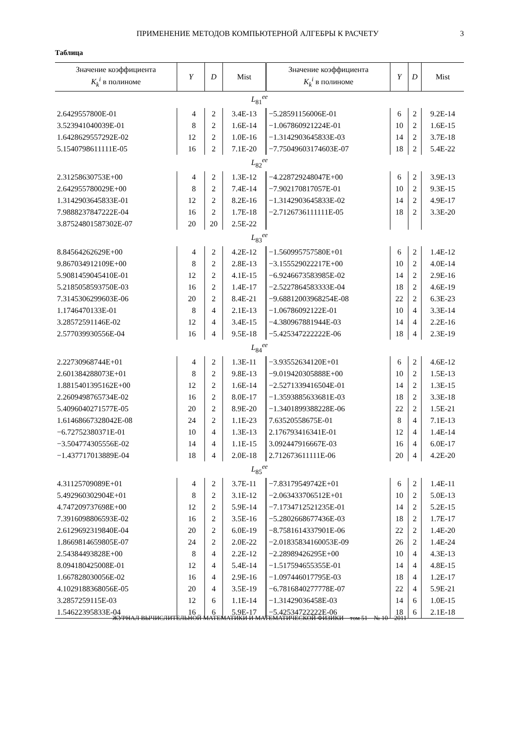ПРИМЕНЕНИЕ МЕТОДОВ КОМПЬЮТЕРНОЙ АЛГЕБРЫ К РАСЧЕТУ 3
Таблица
| Значение коэффициента K<sub>k</sub><sup>i</sup> в полиноме | Y | D | Mist | Значение коэффициента K<sub>k</sub><sup>i</sup> в полиноме | Y | D | Mist |
| --- | --- | --- | --- | --- | --- | --- | --- |
| L<sub>81</sub><sup>ee</sup> | | | | | | | |
| 2.6429557800E-01 | 4 | 2 | 3.4E-13 | −5.28591156006E-01 | 6 | 2 | 9.2E-14 |
| 3.523941040039E-01 | 8 | 2 | 1.6E-14 | −1.067860921224E-01 | 10 | 2 | 1.6E-15 |
| 1.6428629557292E-02 | 12 | 2 | 1.0E-16 | −1.3142903645833E-03 | 14 | 2 | 3.7E-18 |
| 5.1540798611111E-05 | 16 | 2 | 7.1E-20 | −7.75049603174603E-07 | 18 | 2 | 5.4E-22 |
| L<sub>82</sub><sup>ee</sup> | | | | | | | |
| 2.31258630753E+00 | 4 | 2 | 1.3E-12 | −4.228729248047E+00 | 6 | 2 | 3.9E-13 |
| 2.642955780029E+00 | 8 | 2 | 7.4E-14 | −7.902170817057E-01 | 10 | 2 | 9.3E-15 |
| 1.3142903645833E-01 | 12 | 2 | 8.2E-16 | −1.3142903645833E-02 | 14 | 2 | 4.9E-17 |
| 7.9888237847222E-04 | 16 | 2 | 1.7E-18 | −2.7126736111111E-05 | 18 | 2 | 3.3E-20 |
| 3.87524801587302E-07 | 20 | 20 | 2.5E-22 | | | | |
| L<sub>83</sub><sup>ee</sup> | | | | | | | |
| 8.84564262629E+00 | 4 | 2 | 4.2E-12 | −1.560995757580E+01 | 6 | 2 | 1.4E-12 |
| 9.867034912109E+00 | 8 | 2 | 2.8E-13 | −3.155529022217E+00 | 10 | 2 | 4.0E-14 |
| 5.9081459045410E-01 | 12 | 2 | 4.1E-15 | −6.9246673583985E-02 | 14 | 2 | 2.9E-16 |
| 5.2185058593750E-03 | 16 | 2 | 1.4E-17 | −2.5227864583333E-04 | 18 | 2 | 4.6E-19 |
| 7.3145306299603E-06 | 20 | 2 | 8.4E-21 | −9.68812003968254E-08 | 22 | 2 | 6.3E-23 |
| 1.1746470133E-01 | 8 | 4 | 2.1E-13 | −1.06786092122E-01 | 10 | 4 | 3.3E-14 |
| 3.28572591146E-02 | 12 | 4 | 3.4E-15 | −4.380967881944E-03 | 14 | 4 | 2.2E-16 |
| 2.577039930556E-04 | 16 | 4 | 9.5E-18 | −5.425347222222E-06 | 18 | 4 | 2.3E-19 |
| L<sub>84</sub><sup>ee</sup> | | | | | | | |
| 2.22730968744E+01 | 4 | 2 | 1.3E-11 | −3.93552634120E+01 | 6 | 2 | 4.6E-12 |
| 2.601384288073E+01 | 8 | 2 | 9.8E-13 | −9.019420305888E+00 | 10 | 2 | 1.5E-13 |
| 1.8815401395162E+00 | 12 | 2 | 1.6E-14 | −2.5271339416504E-01 | 14 | 2 | 1.3E-15 |
| 2.2609498765734E-02 | 16 | 2 | 8.0E-17 | −1.3593885633681E-03 | 18 | 2 | 3.3E-18 |
| 5.4096040271577E-05 | 20 | 2 | 8.9E-20 | −1.3401899388228E-06 | 22 | 2 | 1.5E-21 |
| 1.61468667328042E-08 | 24 | 2 | 1.1E-23 | 7.63520558675E-01 | 8 | 4 | 7.1E-13 |
| −6.72752380371E-01 | 10 | 4 | 1.3E-13 | 2.176793416341E-01 | 12 | 4 | 1.4E-14 |
| −3.504774305556E-02 | 14 | 4 | 1.1E-15 | 3.092447916667E-03 | 16 | 4 | 6.0E-17 |
| −1.437717013889E-04 | 18 | 4 | 2.0E-18 | 2.712673611111E-06 | 20 | 4 | 4.2E-20 |
| L<sub>85</sub><sup>ee</sup> | | | | | | | |
| 4.31125709089E+01 | 4 | 2 | 3.7E-11 | −7.83179549742E+01 | 6 | 2 | 1.4E-11 |
| 5.492960302904E+01 | 8 | 2 | 3.1E-12 | −2.063433706512E+01 | 10 | 2 | 5.0E-13 |
| 4.747209737698E+00 | 12 | 2 | 5.9E-14 | −7.1734712521235E-01 | 14 | 2 | 5.2E-15 |
| 7.3916098806593E-02 | 16 | 2 | 3.5E-16 | −5.2802668677436E-03 | 18 | 2 | 1.7E-17 |
| 2.6129692319840E-04 | 20 | 2 | 6.0E-19 | −8.7581614337901E-06 | 22 | 2 | 1.4E-20 |
| 1.8669814659805E-07 | 24 | 2 | 2.0E-22 | −2.01835834160053E-09 | 26 | 2 | 1.4E-24 |
| 2.54384493828E+00 | 8 | 4 | 2.2E-12 | −2.28989426295E+00 | 10 | 4 | 4.3E-13 |
| 8.094180425008E-01 | 12 | 4 | 5.4E-14 | −1.517594655355E-01 | 14 | 4 | 4.8E-15 |
| 1.667828030056E-02 | 16 | 4 | 2.9E-16 | −1.097446017795E-03 | 18 | 4 | 1.2E-17 |
| 4.1029188368056E-05 | 20 | 4 | 3.5E-19 | −6.7816840277778E-07 | 22 | 4 | 5.9E-21 |
| 3.2857259115E-03 | 12 | 6 | 1.1E-14 | −1.31429036458E-03 | 14 | 6 | 1.0E-15 |
| 1.54622395833E-04 | 16 | 6 | 5.9E-17 | −5.42534722222E-06 | 18 | 6 | 2.1E-18 |
ЖУРНАЛ ВЫЧИСЛИТЕЛЬНОЙ МАТЕМАТИКИ И МАТЕМАТИЧЕСКОЙ ФИЗИКИ том 51 № 10 2011